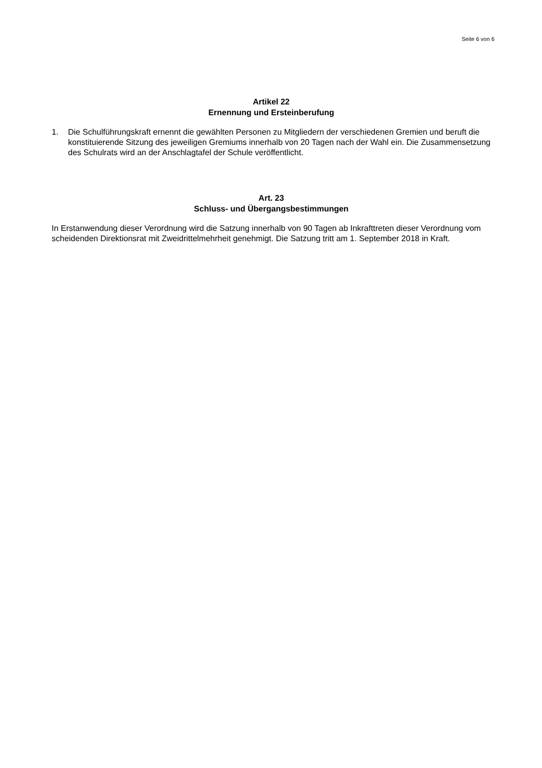Seite 6 von 6
Artikel 22
Ernennung und Ersteinberufung
1. Die Schulführungskraft ernennt die gewählten Personen zu Mitgliedern der verschiedenen Gremien und beruft die konstituierende Sitzung des jeweiligen Gremiums innerhalb von 20 Tagen nach der Wahl ein. Die Zusammensetzung des Schulrats wird an der Anschlagtafel der Schule veröffentlicht.
Art. 23
Schluss- und Übergangsbestimmungen
In Erstanwendung dieser Verordnung wird die Satzung innerhalb von 90 Tagen ab Inkrafttreten dieser Verordnung vom scheidenden Direktionsrat mit Zweidrittelmehrheit genehmigt. Die Satzung tritt am 1. September 2018 in Kraft.